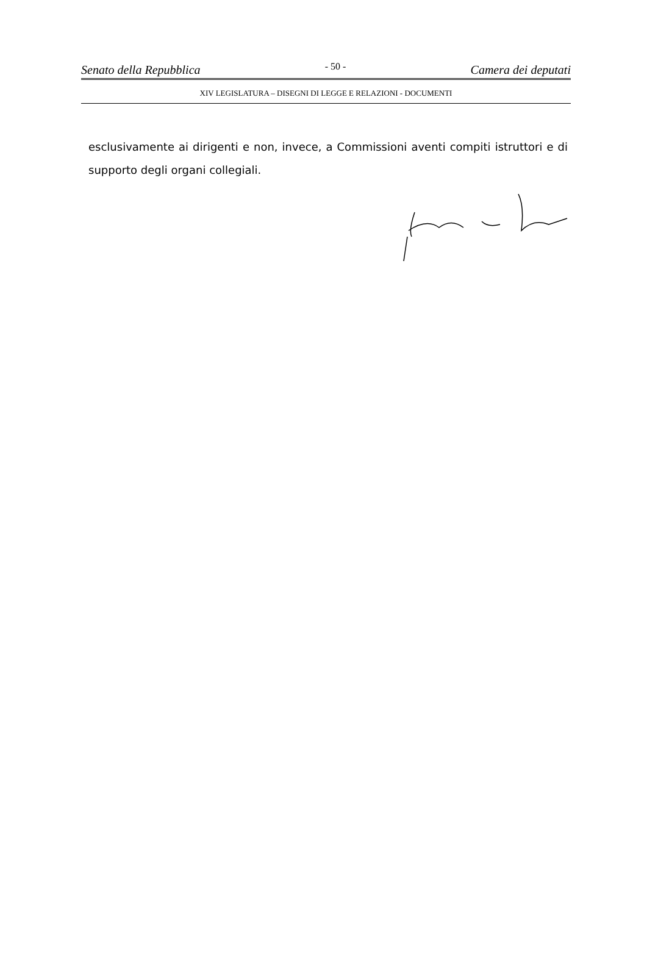Senato della Repubblica - 50 - Camera dei deputati
XIV LEGISLATURA – DISEGNI DI LEGGE E RELAZIONI - DOCUMENTI
esclusivamente ai dirigenti e non, invece, a Commissioni aventi compiti istruttori e di supporto degli organi collegiali.